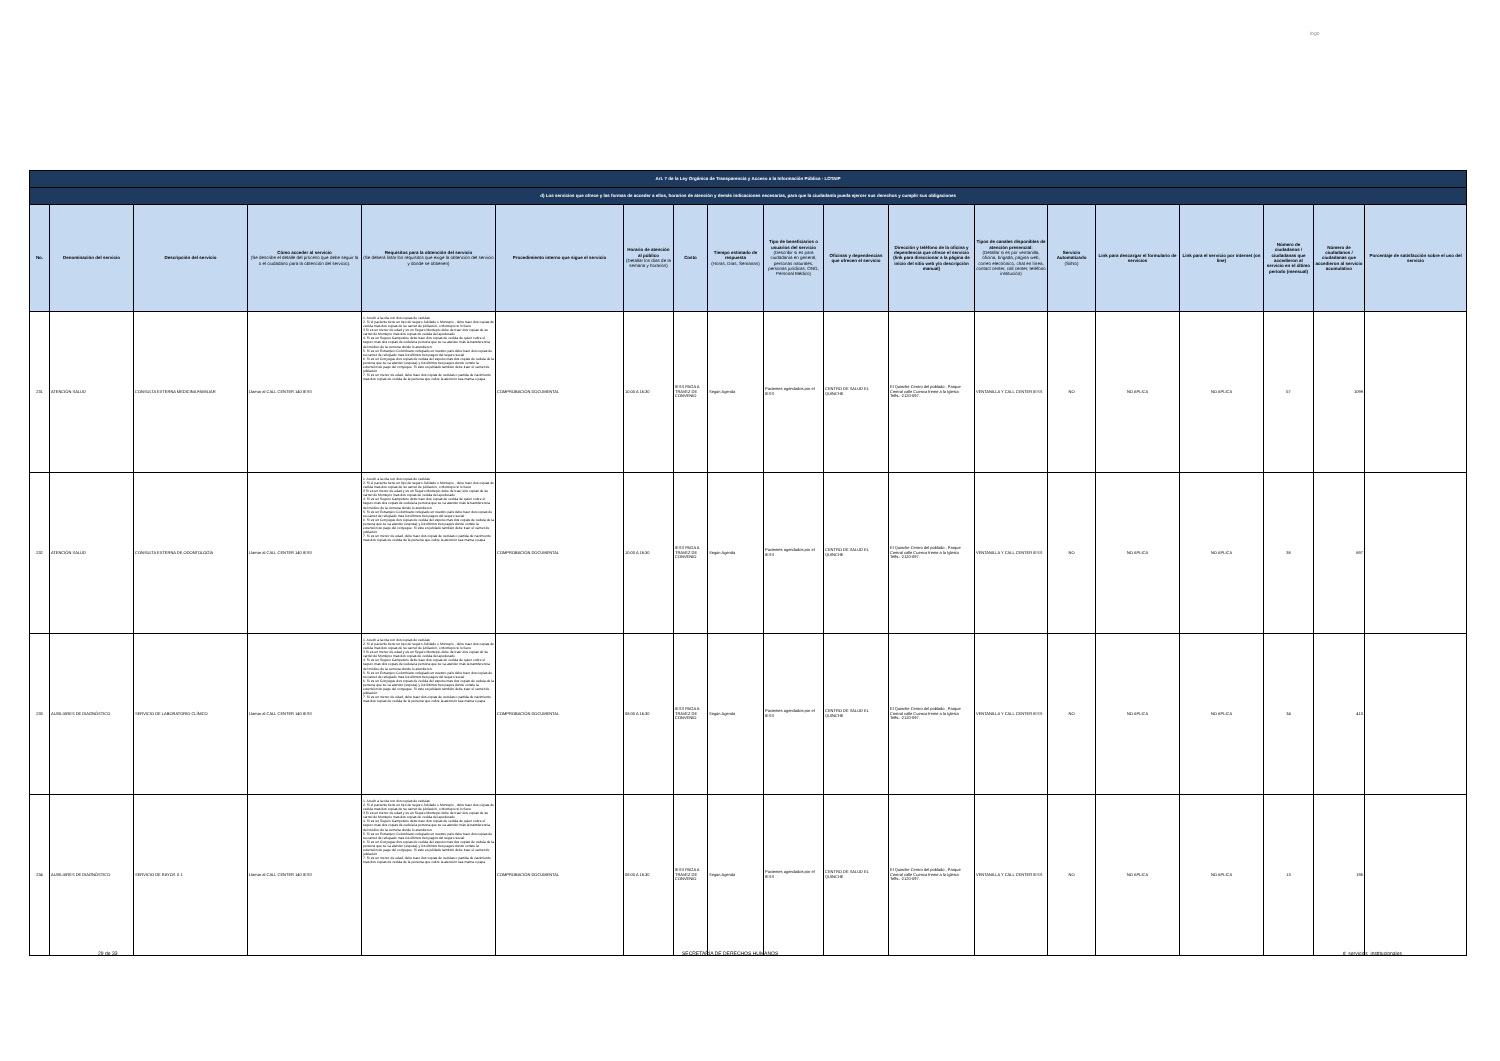logo
| Art. 7 de la Ley Orgánica de Transparencia y Acceso a la Información Pública - LOTAIP | | | | | | | | | | | | | | | | | | |
| --- | --- | --- | --- | --- | --- | --- | --- | --- | --- | --- | --- | --- | --- | --- | --- | --- | --- | --- |
| d) Los servicios que ofrece y las formas de acceder a ellos, horarios de atención y demás indicaciones necesarias, para que la ciudadanía pueda ejercer sus derechos y cumplir sus obligaciones | | | | | | | | | | | | | | | | | | |
| No. | Denominación del servicio | Descripción del servicio | Cómo acceder al servicio (Se describe el detalle del proceso que debe seguir la o el ciudadano para la obtención del servicio). | Requisitos para la obtención del servicio (Se deberá listar los requisitos que exige la obtención del servicio y donde se obtienen) | Procedimiento interno que sigue el servicio | Horario de atención al público (Detallar los días de la semana y horarios) | Costo | Tiempo estimado de respuesta (Horas, Días, Semanas) | Tipo de beneficiarios o usuarios del servicio (Describir si es para ciudadanía en general, personas naturales, personas jurídicas, ONG, Personal Médico) | Oficinas y dependencias que ofrecen el servicio | Dirección y teléfono de la oficina y dependencia que ofrece el servicio (link para direccionar a la página de inicio del sitio web y/o descripción manual) | Tipos de canales disponibles de atención presencial: (Detallar si es por ventanilla, oficina, brigada, página web, correo electrónico, chat en línea, contact center, call center, teléfono institución) | Servicio Automatizado (Si/No) | Link para descargar el formulario de servicios | Link para el servicio por internet (on line) | Número de ciudadanos / ciudadanas que accedieron al servicio en el último período (mensual) | Número de ciudadanos / ciudadanas que accedieron al servicio acumulativo | Porcentaje de satisfacción sobre el uso del servicio |
| 231 | ATENCIÓN SALUD | CONSULTA EXTERNA MEDICINA FAMILIAR | Llamar al CALL CENTER 140 IESS | 1. Acudir a la cita con dos copias de cedulas 2. Si el paciente tiene un tipo de seguro Jubilado o Montepio , debe traer dos copias de cedula mas dos copias de su carnet de jubilación, o Montepio si lo fuere 3 Si es un menor de edad y es un Seguro Montepio debe de traer dos copias de su carnet de Montepio mas dos copias de cedula del apoderado 4. Si es un Seguro Campesino debe traer dos copias de cedula de quien cubre el seguro mas dos copias de cedula la persona que se va atender más la transferencia del médico de la comuna donde lo atendieron. 5. Si es un Extranjero Colombiano refugiado en nuestro país debe traer dos copias de su carnet de refugiado mas los últimos tres pagos del seguro social 6. Si es un Conyugue dos copias de cedula del esposo mas dos copias de cedula de la persona que se va atender (esposa) y los últimos tres pagos donde conste la extensión de pago del conyugue. Si este es jubilado también debe traer el carnet de jubilación 7. Si es un menor de edad, debe traer dos copias de cedulas o partida de nacimiento mas dos copias de cedula de la persona que cubre la atención sea mama o papa | COMPROBACIÓN DOCUMENTAL | 10:00 A 16:30 | IESS PAGA A TRAVEZ DE CONVENIO | Según Agenda | Pacientes agendados por el IESS | CENTRO DE SALUD EL QUINCHE | El Quinche Centro del poblado , Parque Central calle Cuenca frente a la Iglesia Telfs.:-2120-097. | VENTANILLA Y CALL CENTER IESS | NO | NO APLICA | NO APLICA | 57 | 1099 | |
| 232 | ATENCIÓN SALUD | CONSULTA EXTERNA DE ODONTOLOGÍA | Llamar al CALL CENTER 140 IESS | 1. Acudir a la cita con dos copias de cedulas 2. Si el paciente tiene un tipo de seguro Jubilado o Montepio , debe traer dos copias de cedula mas dos copias de su carnet de jubilación, o Montepio si lo fuere 3 Si es un menor de edad y es un Seguro Montepio debe de traer dos copias de su carnet de Montepio mas dos copias de cedula del apoderado 4. Si es un Seguro Campesino debe traer dos copias de cedula de quien cubre el seguro mas dos copias de cedula la persona que se va atender más la transferencia del médico de la comuna donde lo atendieron. 5. Si es un Extranjero Colombiano refugiado en nuestro país debe traer dos copias de su carnet de refugiado mas los últimos tres pagos del seguro social 6. Si es un Conyugue dos copias de cedula del esposo mas dos copias de cedula de la persona que se va atender (esposa) y los últimos tres pagos donde conste la extensión de pago del conyugue. Si este es jubilado también debe traer el carnet de jubilación 7. Si es un menor de edad, debe traer dos copias de cedulas o partida de nacimiento mas dos copias de cedula de la persona que cubre la atención sea mama o papa | COMPROBACIÓN DOCUMENTAL | 10:00 A 16:30 | IESS PAGA A TRAVEZ DE CONVENIO | Según Agenda | Pacientes agendados por el IESS | CENTRO DE SALUD EL QUINCHE | El Quinche Centro del poblado , Parque Central calle Cuenca frente a la Iglesia Telfs.:-2120-097. | VENTANILLA Y CALL CENTER IESS | NO | NO APLICA | NO APLICA | 38 | 697 | |
| 233 | AUXILIARES DE DIAGNÓSTICO | SERVICIO DE LABORATORIO CLÍNICO | Llamar al CALL CENTER 140 IESS | 1. Acudir a la cita con dos copias de cedulas 2. Si el paciente tiene un tipo de seguro Jubilado o Montepio , debe traer dos copias de cedula mas dos copias de su carnet de jubilación, o Montepio si lo fuere 3 Si es un menor de edad y es un Seguro Montepio debe de traer dos copias de su carnet de Montepio mas dos copias de cedula del apoderado 4. Si es un Seguro Campesino debe traer dos copias de cedula de quien cubre el seguro mas dos copias de cedula la persona que se va atender más la transferencia del médico de la comuna donde lo atendieron. 5. Si es un Extranjero Colombiano refugiado en nuestro país debe traer dos copias de su carnet de refugiado mas los últimos tres pagos del seguro social 6. Si es un Conyugue dos copias de cedula del esposo mas dos copias de cedula de la persona que se va atender (esposa) y los últimos tres pagos donde conste la extensión de pago del conyugue. Si este es jubilado también debe traer el carnet de jubilación 7. Si es un menor de edad, debe traer dos copias de cedulas o partida de nacimiento mas dos copias de cedula de la persona que cubre la atención sea mama o papa | COMPROBACIÓN DOCUMENTAL | 08:00 A 16:30 | IESS PAGA A TRAVEZ DE CONVENIO | Según Agenda | Pacientes agendados por el IESS | CENTRO DE SALUD EL QUINCHE | El Quinche Centro del poblado , Parque Central calle Cuenca frente a la Iglesia Telfs.:-2120-097. | VENTANILLA Y CALL CENTER IESS | NO | NO APLICA | NO APLICA | 34 | 410 | |
| 234 | AUXILIARES DE DIAGNÓSTICO | SERVICIO DE RAYOS X 1 | Llamar al CALL CENTER 140 IESS | 1. Acudir a la cita con dos copias de cedulas 2. Si el paciente tiene un tipo de seguro Jubilado o Montepio , debe traer dos copias de cedula mas dos copias de su carnet de jubilación, o Montepio si lo fuere 3 Si es un menor de edad y es un Seguro Montepio debe de traer dos copias de su carnet de Montepio mas dos copias de cedula del apoderado 4. Si es un Seguro Campesino debe traer dos copias de cedula de quien cubre el seguro mas dos copias de cedula la persona que se va atender más la transferencia del médico de la comuna donde lo atendieron. 5. Si es un Extranjero Colombiano refugiado en nuestro país debe traer dos copias de su carnet de refugiado mas los últimos tres pagos del seguro social 6. Si es un Conyugue dos copias de cedula del esposo mas dos copias de cedula de la persona que se va atender (esposa) y los últimos tres pagos donde conste la extensión de pago del conyugue. Si este es jubilado también debe traer el carnet de jubilación 7. Si es un menor de edad, debe traer dos copias de cedulas o partida de nacimiento mas dos copias de cedula de la persona que cubre la atención sea mama o papa | COMPROBACIÓN DOCUMENTAL | 08:00 A 16:30 | IESS PAGA A TRAVEZ DE CONVENIO | Según Agenda | Pacientes agendados por el IESS | CENTRO DE SALUD EL QUINCHE | El Quinche Centro del poblado , Parque Central calle Cuenca frente a la Iglesia Telfs.:-2120-097. | VENTANILLA Y CALL CENTER IESS | NO | NO APLICA | NO APLICA | 13 | 195 | |
29 de 33 SECRETARÍA DE DERECHOS HUMANOS d_servicios_institucionales